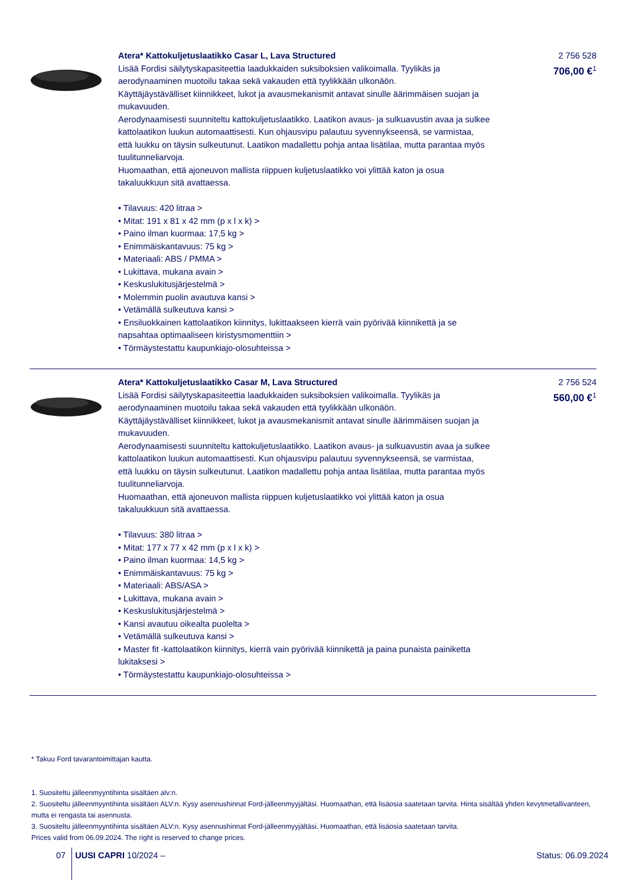Atera* Kattokuljetuslaatikko Casar L, Lava Structured
Lisää Fordisi säilytyskapasiteettia laadukkaiden suksiboksien valikoimalla. Tyylikäs ja aerodynaaminen muotoilu takaa sekä vakauden että tyylikkään ulkonäön.
Käyttäjäystävälliset kiinnikkeet, lukot ja avausmekanismit antavat sinulle äärimmäisen suojan ja mukavuuden.
Aerodynaamisesti suunniteltu kattokuljetuslaatikko. Laatikon avaus- ja sulkuavustin avaa ja sulkee kattolaatikon luukun automaattisesti. Kun ohjausvipu palautuu syvennykseensä, se varmistaa, että luukku on täysin sulkeutunut. Laatikon madallettu pohja antaa lisätilaa, mutta parantaa myös tuulitunneliarvoja.
Huomaathan, että ajoneuvon mallista riippuen kuljetuslaatikko voi ylittää katon ja osua takaluukkuun sitä avattaessa.
• Tilavuus: 420 litraa >
• Mitat: 191 x 81 x 42 mm (p x l x k) >
• Paino ilman kuormaa: 17,5 kg >
• Enimmäiskantavuus: 75 kg >
• Materiaali: ABS / PMMA >
• Lukittava, mukana avain >
• Keskuslukitusjärjestelmä >
• Molemmin puolin avautuva kansi >
• Vetämällä sulkeutuva kansi >
• Ensiluokkainen kattolaatikon kiinnitys, lukittaakseen kierrä vain pyörivää kiinnikettä ja se napsahtaa optimaaliseen kiristysmomenttiin >
• Törmäystestattu kaupunkiajo-olosuhteissa >
2 756 528
706,00 €<sup>1</sup>
Atera* Kattokuljetuslaatikko Casar M, Lava Structured
Lisää Fordisi säilytyskapasiteettia laadukkaiden suksiboksien valikoimalla. Tyylikäs ja aerodynaaminen muotoilu takaa sekä vakauden että tyylikkään ulkonäön.
Käyttäjäystävälliset kiinnikkeet, lukot ja avausmekanismit antavat sinulle äärimmäisen suojan ja mukavuuden.
Aerodynaamisesti suunniteltu kattokuljetuslaatikko. Laatikon avaus- ja sulkuavustin avaa ja sulkee kattolaatikon luukun automaattisesti. Kun ohjausvipu palautuu syvennykseensä, se varmistaa, että luukku on täysin sulkeutunut. Laatikon madallettu pohja antaa lisätilaa, mutta parantaa myös tuulitunneliarvoja.
Huomaathan, että ajoneuvon mallista riippuen kuljetuslaatikko voi ylittää katon ja osua takaluukkuun sitä avattaessa.
• Tilavuus: 380 litraa >
• Mitat: 177 x 77 x 42 mm (p x l x k) >
• Paino ilman kuormaa: 14,5 kg >
• Enimmäiskantavuus: 75 kg >
• Materiaali: ABS/ASA >
• Lukittava, mukana avain >
• Keskuslukitusjärjestelmä >
• Kansi avautuu oikealta puolelta >
• Vetämällä sulkeutuva kansi >
• Master fit -kattolaatikon kiinnitys, kierrä vain pyörivää kiinnikettä ja paina punaista painiketta lukitaksesi >
• Törmäystestattu kaupunkiajo-olosuhteissa >
2 756 524
560,00 €<sup>1</sup>
* Takuu Ford tavarantoimittajan kautta.
1. Suositeltu jälleenmyyntihinta sisältäen alv:n.
2. Suositeltu jälleenmyyntihinta sisältäen ALV:n. Kysy asennushinnat Ford-jälleenmyyjältäsi. Huomaathan, että lisäosia saatetaan tarvita. Hinta sisältää yhden kevytmetallivanteen, mutta ei rengasta tai asennusta.
3. Suositeltu jälleenmyyntihinta sisältäen ALV:n. Kysy asennushinnat Ford-jälleenmyyjältäsi. Huomaathan, että lisäosia saatetaan tarvita.
Prices valid from 06.09.2024. The right is reserved to change prices.
07 UUSI CAPRI 10/2024 – Status: 06.09.2024